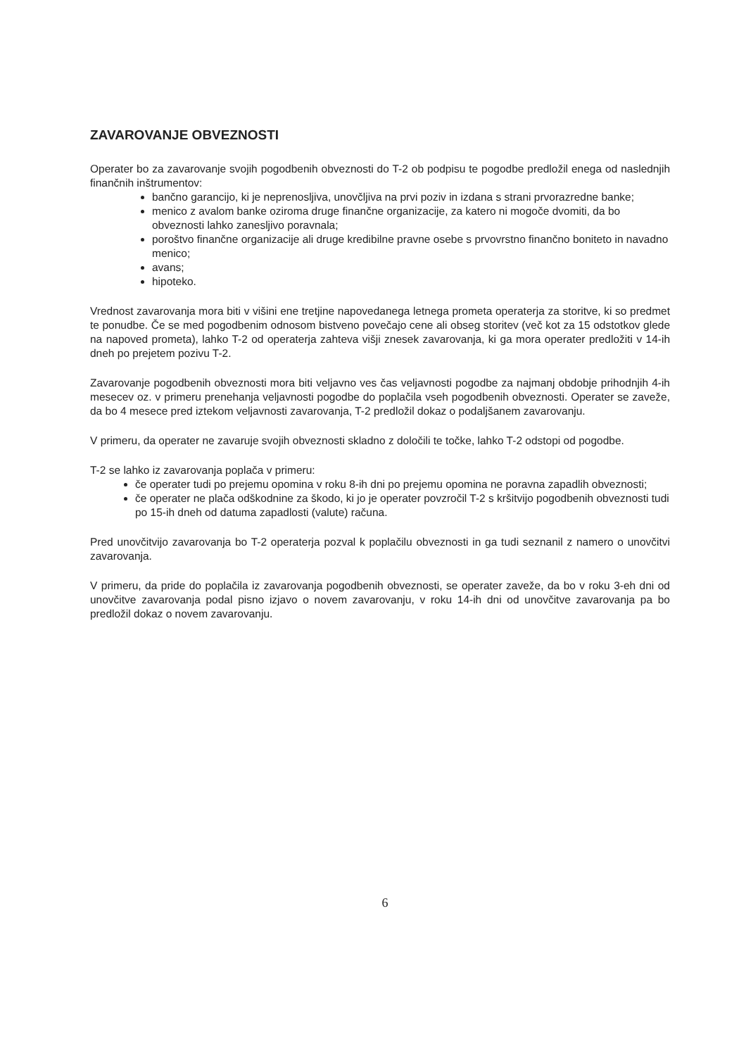ZAVAROVANJE OBVEZNOSTI
Operater bo za zavarovanje svojih pogodbenih obveznosti do T-2 ob podpisu te pogodbe predložil enega od naslednjih finančnih inštrumentov:
bančno garancijo, ki je neprenosljiva, unovčljiva na prvi poziv in izdana s strani prvorazredne banke;
menico z avalom banke oziroma druge finančne organizacije, za katero ni mogoče dvomiti, da bo obveznosti lahko zanesljivo poravnala;
poroštvo finančne organizacije ali druge kredibilne pravne osebe s prvovrstno finančno boniteto in navadno menico;
avans;
hipoteko.
Vrednost zavarovanja mora biti v višini ene tretjine napovedanega letnega prometa operaterja za storitve, ki so predmet te ponudbe. Če se med pogodbenim odnosom bistveno povečajo cene ali obseg storitev (več kot za 15 odstotkov glede na napoved prometa), lahko T-2 od operaterja zahteva višji znesek zavarovanja, ki ga mora operater predložiti v 14-ih dneh po prejetem pozivu T-2.
Zavarovanje pogodbenih obveznosti mora biti veljavno ves čas veljavnosti pogodbe za najmanj obdobje prihodnjih 4-ih mesecev oz. v primeru prenehanja veljavnosti pogodbe do poplačila vseh pogodbenih obveznosti. Operater se zaveže, da bo 4 mesece pred iztekom veljavnosti zavarovanja, T-2 predložil dokaz o podaljšanem zavarovanju.
V primeru, da operater ne zavaruje svojih obveznosti skladno z določili te točke, lahko T-2 odstopi od pogodbe.
T-2 se lahko iz zavarovanja poplača v primeru:
če operater tudi po prejemu opomina v roku 8-ih dni po prejemu opomina ne poravna zapadlih obveznosti;
če operater ne plača odškodnine za škodo, ki jo je operater povzročil T-2 s kršitvijo pogodbenih obveznosti tudi po 15-ih dneh od datuma zapadlosti (valute) računa.
Pred unovčitvijo zavarovanja bo T-2 operaterja pozval k poplačilu obveznosti in ga tudi seznanil z namero o unovčitvi zavarovanja.
V primeru, da pride do poplačila iz zavarovanja pogodbenih obveznosti, se operater zaveže, da bo v roku 3-eh dni od unovčitve zavarovanja podal pisno izjavo o novem zavarovanju, v roku 14-ih dni od unovčitve zavarovanja pa bo predložil dokaz o novem zavarovanju.
6